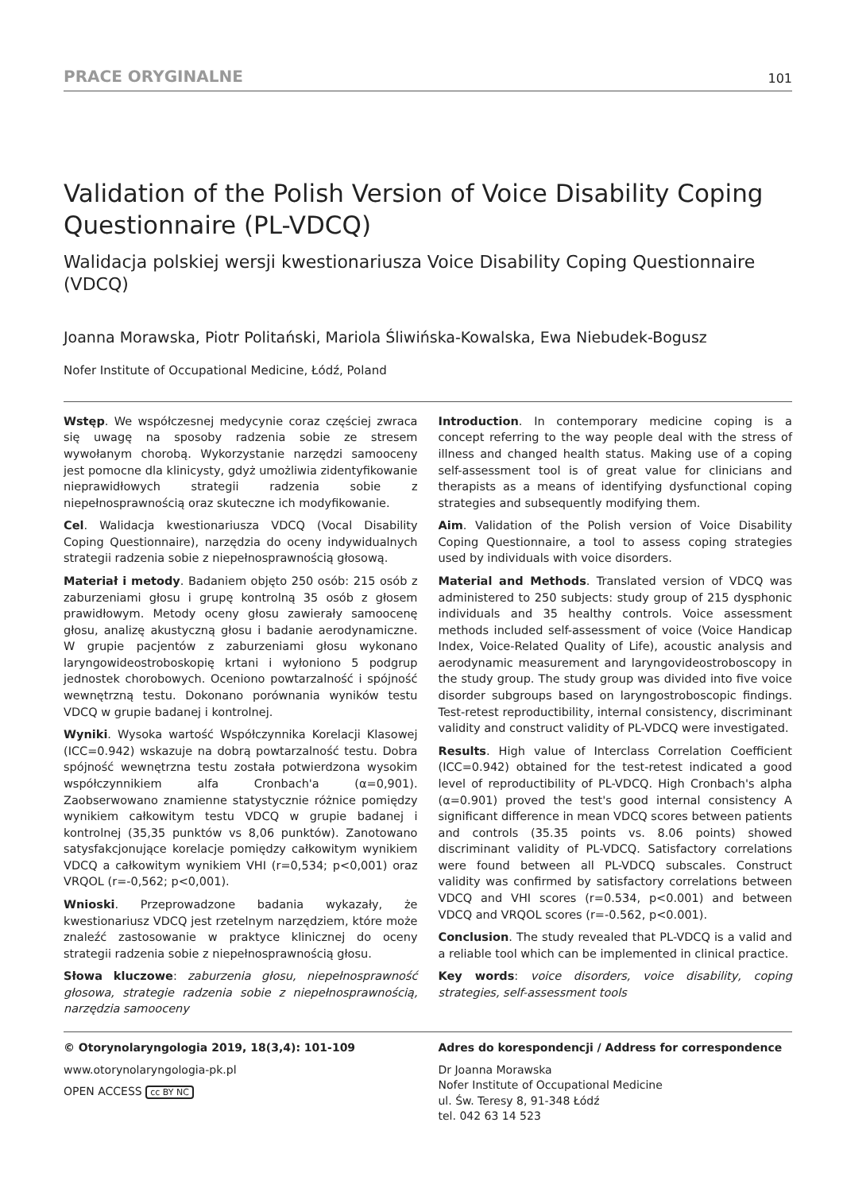PRACE ORYGINALNE 101
Validation of the Polish Version of Voice Disability Coping Questionnaire (PL-VDCQ)
Walidacja polskiej wersji kwestionariusza Voice Disability Coping Questionnaire (VDCQ)
Joanna Morawska, Piotr Politański, Mariola Śliwińska-Kowalska, Ewa Niebudek-Bogusz
Nofer Institute of Occupational Medicine, Łódź, Poland
Wstęp. We współczesnej medycynie coraz częściej zwraca się uwagę na sposoby radzenia sobie ze stresem wywołanym chorobą. Wykorzystanie narzędzi samooceny jest pomocne dla klinicysty, gdyż umożliwia zidentyfikowanie nieprawidłowych strategii radzenia sobie z niepełnosprawnością oraz skuteczne ich modyfikowanie.
Cel. Walidacja kwestionariusza VDCQ (Vocal Disability Coping Questionnaire), narzędzia do oceny indywidualnych strategii radzenia sobie z niepełnosprawnością głosową.
Materiał i metody. Badaniem objęto 250 osób: 215 osób z zaburzeniami głosu i grupę kontrolną 35 osób z głosem prawidłowym. Metody oceny głosu zawierały samoocenę głosu, analizę akustyczną głosu i badanie aerodynamiczne. W grupie pacjentów z zaburzeniami głosu wykonano laryngowideostroboskopię krtani i wyłoniono 5 podgrup jednostek chorobowych. Oceniono powtarzalność i spójność wewnętrzną testu. Dokonano porównania wyników testu VDCQ w grupie badanej i kontrolnej.
Wyniki. Wysoka wartość Współczynnika Korelacji Klasowej (ICC=0.942) wskazuje na dobrą powtarzalność testu. Dobra spójność wewnętrzna testu została potwierdzona wysokim współczynnikiem alfa Cronbach'a (α=0,901). Zaobserwowano znamienne statystycznie różnice pomiędzy wynikiem całkowitym testu VDCQ w grupie badanej i kontrolnej (35,35 punktów vs 8,06 punktów). Zanotowano satysfakcjonujące korelacje pomiędzy całkowitym wynikiem VDCQ a całkowitym wynikiem VHI (r=0,534; p<0,001) oraz VRQOL (r=-0,562; p<0,001).
Wnioski. Przeprowadzone badania wykazały, że kwestionariusz VDCQ jest rzetelnym narzędziem, które może znaleźć zastosowanie w praktyce klinicznej do oceny strategii radzenia sobie z niepełnosprawnością głosu.
Słowa kluczowe: zaburzenia głosu, niepełnosprawność głosowa, strategie radzenia sobie z niepełnosprawnością, narzędzia samooceny
Introduction. In contemporary medicine coping is a concept referring to the way people deal with the stress of illness and changed health status. Making use of a coping self-assessment tool is of great value for clinicians and therapists as a means of identifying dysfunctional coping strategies and subsequently modifying them.
Aim. Validation of the Polish version of Voice Disability Coping Questionnaire, a tool to assess coping strategies used by individuals with voice disorders.
Material and Methods. Translated version of VDCQ was administered to 250 subjects: study group of 215 dysphonic individuals and 35 healthy controls. Voice assessment methods included self-assessment of voice (Voice Handicap Index, Voice-Related Quality of Life), acoustic analysis and aerodynamic measurement and laryngovideostroboscopy in the study group. The study group was divided into five voice disorder subgroups based on laryngostroboscopic findings. Test-retest reproductibility, internal consistency, discriminant validity and construct validity of PL-VDCQ were investigated.
Results. High value of Interclass Correlation Coefficient (ICC=0.942) obtained for the test-retest indicated a good level of reproductibility of PL-VDCQ. High Cronbach's alpha (α=0.901) proved the test's good internal consistency A significant difference in mean VDCQ scores between patients and controls (35.35 points vs. 8.06 points) showed discriminant validity of PL-VDCQ. Satisfactory correlations were found between all PL-VDCQ subscales. Construct validity was confirmed by satisfactory correlations between VDCQ and VHI scores (r=0.534, p<0.001) and between VDCQ and VRQOL scores (r=-0.562, p<0.001).
Conclusion. The study revealed that PL-VDCQ is a valid and a reliable tool which can be implemented in clinical practice.
Key words: voice disorders, voice disability, coping strategies, self-assessment tools
© Otorynolaryngologia 2019, 18(3,4): 101-109
www.otorynolaryngologia-pk.pl
OPEN ACCESS cc BY NC
Adres do korespondencji / Address for correspondence
Dr Joanna Morawska
Nofer Institute of Occupational Medicine
ul. Św. Teresy 8, 91-348 Łódź
tel. 042 63 14 523